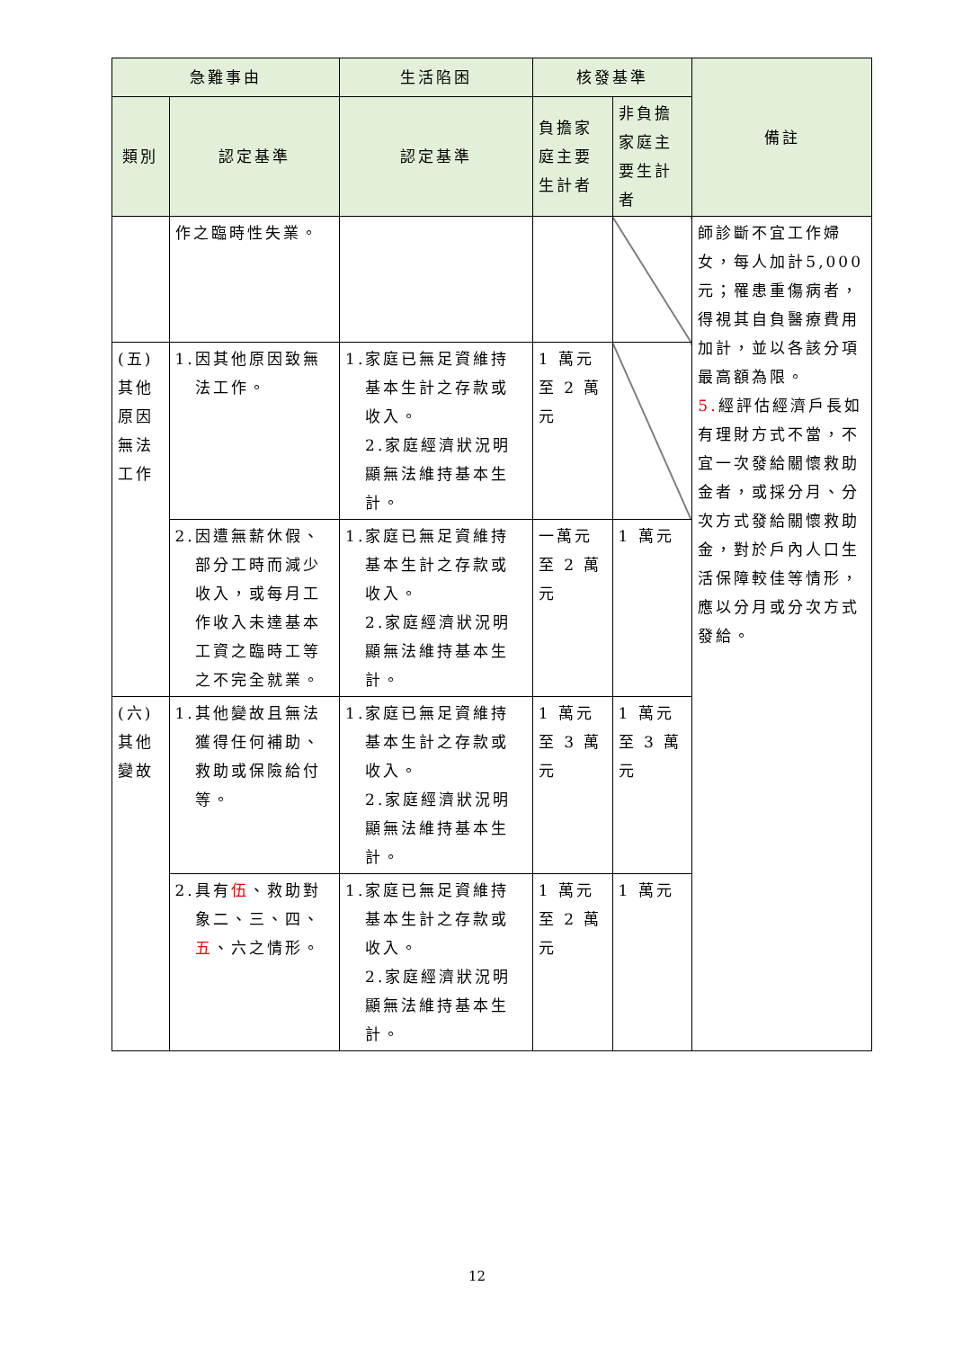| 急難事由 | | 生活陷困 | 核發基準 | | 備註 |
| --- | --- | --- | --- | --- | --- |
| 類別 | 認定基準 | 認定基準 | 負擔家庭主要生計者 | 非負擔家庭主要生計者 | |
| | 作之臨時性失業。 | | | | 師診斷不宜工作婦女，每人加計5,000元；罹患重傷病者，得視其自負醫療費用加計，並以各該分項最高額為限。 5. 經評估經濟戶長如有理財方式不當，不宜一次發給關懷救助金者，或採分月、分次方式發給關懷救助金，對於戶內人口生活保障較佳等情形，應以分月或分次方式發給。 |
| (五)其他原因無法工作 | 1.因其他原因致無法工作。 | 1.家庭已無足資維持基本生計之存款或收入。 2.家庭經濟狀況明顯無法維持基本生計。 | 1 萬元至 2 萬元 | | |
| | 2.因遭無薪休假、部分工時而減少收入，或每月工作收入未達基本工資之臨時工等之不完全就業。 | 1.家庭已無足資維持基本生計之存款或收入。 2.家庭經濟狀況明顯無法維持基本生計。 | 一萬元至 2 萬元 | 1 萬元 | |
| (六)其他變故 | 1.其他變故且無法獲得任何補助、救助或保險給付等。 | 1.家庭已無足資維持基本生計之存款或收入。 2.家庭經濟狀況明顯無法維持基本生計。 | 1 萬元至 3 萬元 | 1 萬元至 3 萬元 | |
| | 2.具有 伍 、救助對象二、三、四、 五 、六之情形。 | 1.家庭已無足資維持基本生計之存款或收入。 2.家庭經濟狀況明顯無法維持基本生計。 | 1 萬元至 2 萬元 | 1 萬元 | |
12